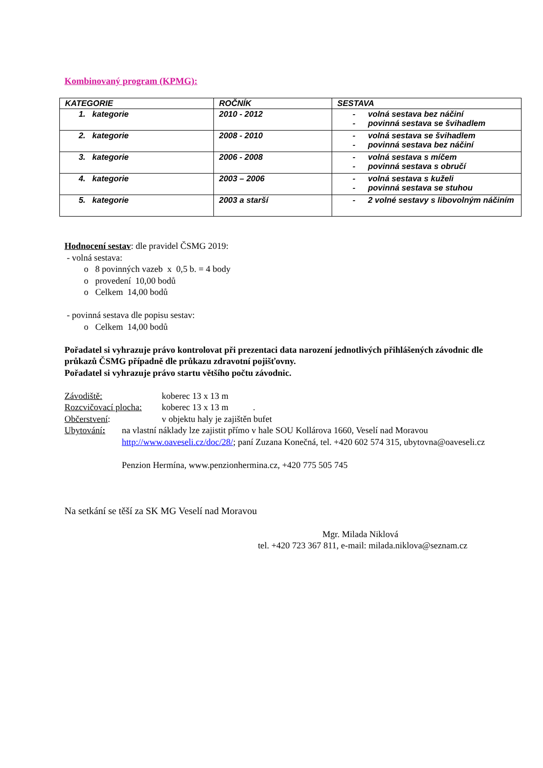Kombinovaný program (KPMG):
| KATEGORIE | ROČNÍK | SESTAVA |
| --- | --- | --- |
| 1. kategorie | 2010 - 2012 | - volná sestava bez náčiní - povinná sestava se švihadlem |
| 2. kategorie | 2008 - 2010 | - volná sestava se švihadlem - povinná sestava bez náčiní |
| 3. kategorie | 2006 - 2008 | - volná sestava s míčem - povinná sestava s obručí |
| 4. kategorie | 2003 – 2006 | - volná sestava s kuželi - povinná sestava se stuhou |
| 5. kategorie | 2003 a starší | - 2 volné sestavy s libovolným náčiním |
Hodnocení sestav: dle pravidel ČSMG 2019:
- volná sestava:
o 8 povinných vazeb x 0,5 b. = 4 body
o provedení 10,00 bodů
o Celkem 14,00 bodů
- povinná sestava dle popisu sestav:
o Celkem 14,00 bodů
Pořadatel si vyhrazuje právo kontrolovat při prezentaci data narození jednotlivých přihlášených závodnic dle průkazů ČSMG případně dle průkazu zdravotní pojišťovny.
Pořadatel si vyhrazuje právo startu většího počtu závodnic.
Závodiště: koberec 13 x 13 m
Rozcvičovací plocha:
koberec 13 x 13 m .
Občerstvení: v objektu haly je zajištěn bufet
Ubytování: na vlastní náklady lze zajistit přímo v hale SOU Kollárova 1660, Veselí nad Moravou http://www.oaveseli.cz/doc/28/; paní Zuzana Konečná, tel. +420 602 574 315, ubytovna@oaveseli.cz
Penzion Hermína, www.penzionhermina.cz, +420 775 505 745
Na setkání se těší za SK MG Veselí nad Moravou
Mgr. Milada Niklová
tel. +420 723 367 811, e-mail: milada.niklova@seznam.cz